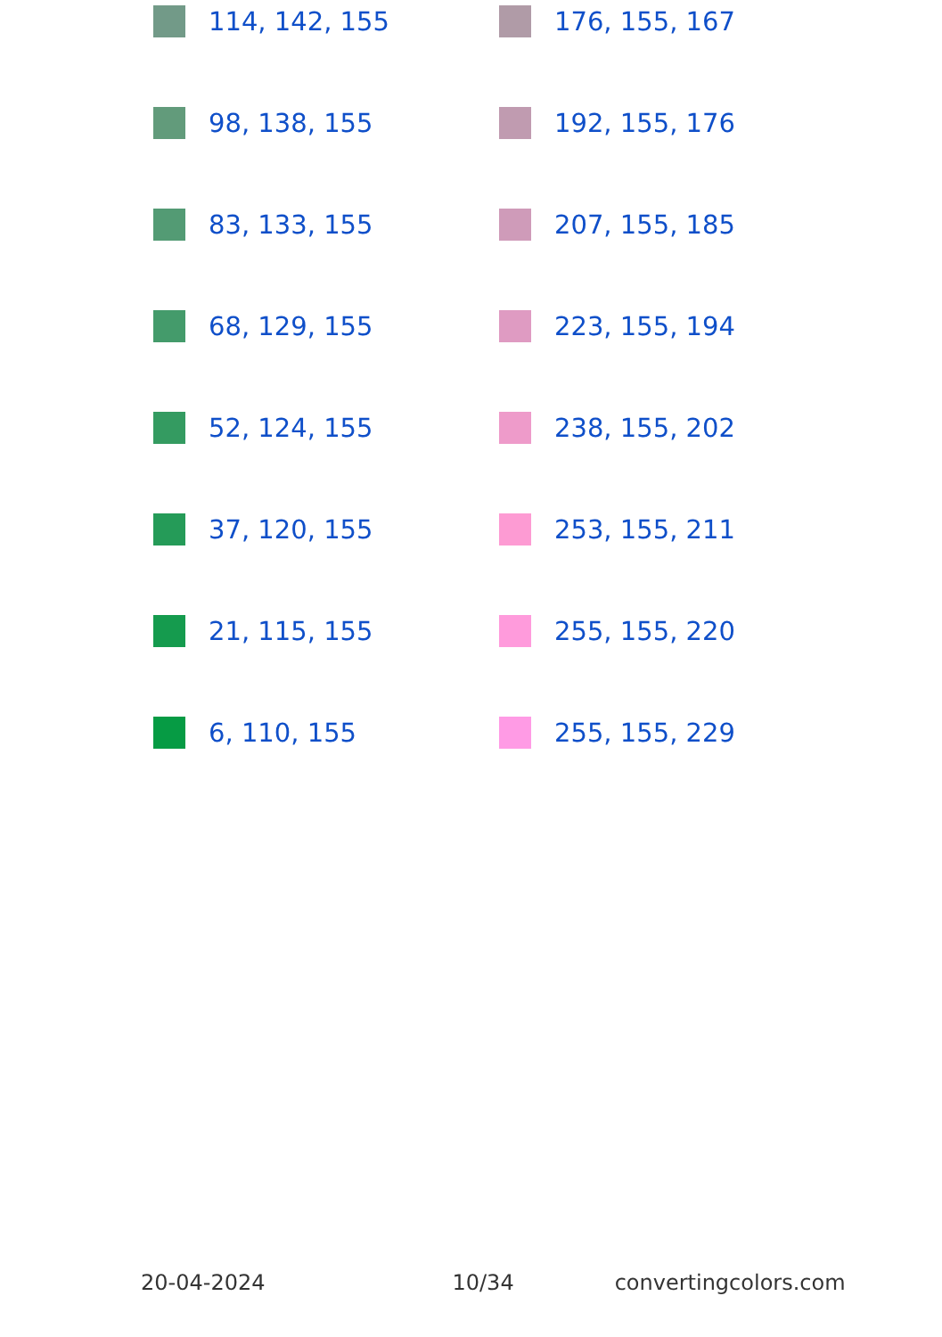114, 142, 155 176, 155, 167
98, 138, 155 192, 155, 176
83, 133, 155 207, 155, 185
68, 129, 155 223, 155, 194
52, 124, 155 238, 155, 202
37, 120, 155 253, 155, 211
21, 115, 155 255, 155, 220
6, 110, 155 255, 155, 229
20-04-2024 10/34 convertingcolors.com